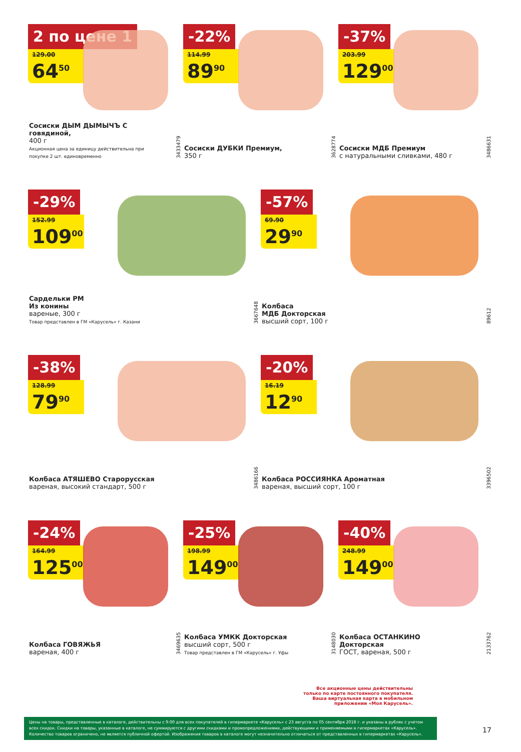2 по цене 1
129.00
64<sup>50</sup>
Сосиски ДЫМ ДЫМЫЧЪ С говядиной,
400 г
Акционная цена за единицу действительна при покупке 2 шт. единовременно
3433479
-22%
114.99
89<sup>90</sup>
Сосиски ДУБКИ Премиум,
350 г
3628774
-37%
203.99
129<sup>00</sup>
Сосиски МДБ Премиум
с натуральными сливками, 480 г
3486631
-29%
152.99
109<sup>00</sup>
Сардельки РМ
Из конины
вареные, 300 г
Товар представлен в ГМ «Карусель» г. Казани
3667648
-57%
69.90
29<sup>90</sup>
Колбаса
МДБ Докторская
высший сорт, 100 г
89612
-38%
128.99
79<sup>90</sup>
Колбаса АТЯШЕВО Старорусская
вареная, высокий стандарт, 500 г
3486166
-20%
16.19
12<sup>90</sup>
Колбаса РОССИЯНКА Ароматная
вареная, высший сорт, 100 г
3396502
-24%
164.99
125<sup>00</sup>
Колбаса ГОВЯЖЬЯ
вареная, 400 г
3469635
-25%
198.99
149<sup>00</sup>
Колбаса УМКК Докторская
высший сорт, 500 г
Товар представлен в ГМ «Карусель» г. Уфы
3148030
-40%
248.99
149<sup>00</sup>
Колбаса ОСТАНКИНО Докторская
ГОСТ, вареная, 500 г
2133762
Все акционные цены действительны только по карте постоянного покупателя. Ваша виртуальная карта в мобильном приложении «Моя Карусель».
Цены на товары, представленные в каталоге, действительны с 9:00 для всех покупателей в гипермаркете «Карусель» с 23 августа по 05 сентября 2018 г. и указаны в рублях с учетом всех скидок. Скидки на товары, указанные в каталоге, не суммируются с другими скидками и промопредложениями, действующими и применяемыми в гипермаркетах «Карусель». Количество товаров ограничено, не является публичной офертой. Изображения товаров в каталоге могут незначительно отличаться от представленных в гипермаркетах «Карусель».
17